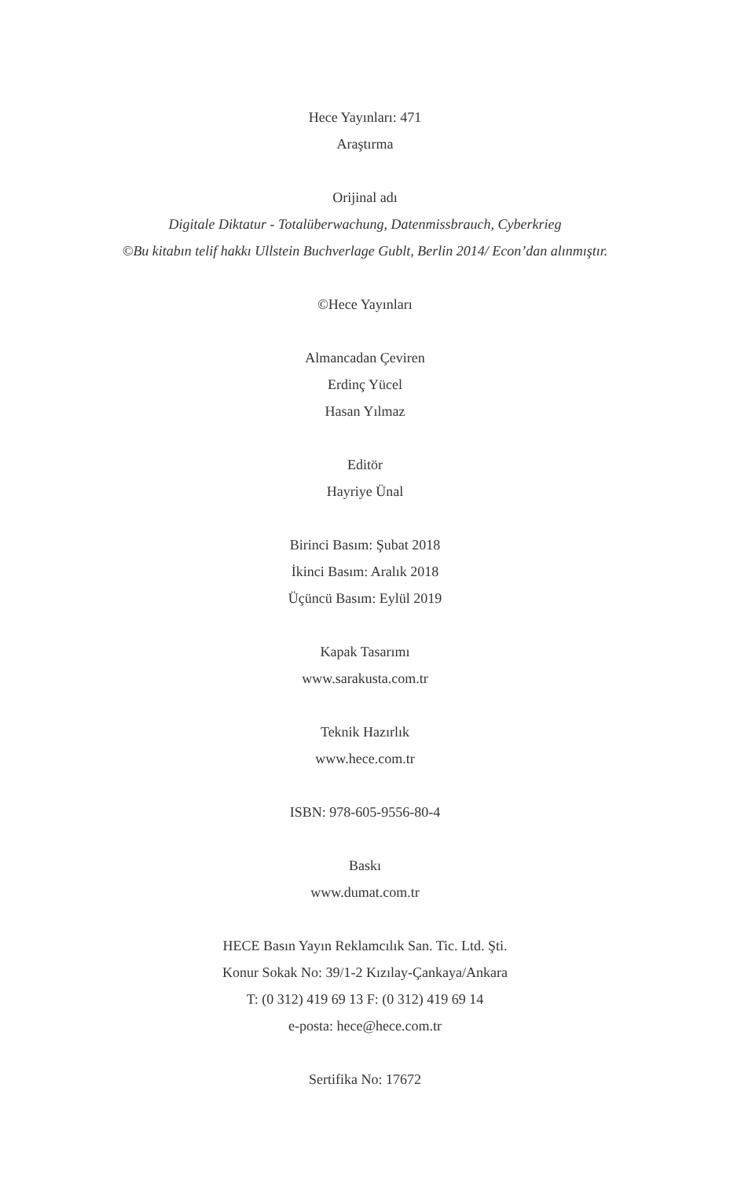Hece Yayınları: 471
Araştırma
Orijinal adı
Digitale Diktatur - Totalüberwachung, Datenmissbrauch, Cyberkrieg
©Bu kitabın telif hakkı Ullstein Buchverlage Gublt, Berlin 2014/ Econ’dan alınmıştır.
©Hece Yayınları
Almancadan Çeviren
Erdinç Yücel
Hasan Yılmaz
Editör
Hayriye Ünal
Birinci Basım: Şubat 2018
İkinci Basım: Aralık 2018
Üçüncü Basım: Eylül 2019
Kapak Tasarımı
www.sarakusta.com.tr
Teknik Hazırlık
www.hece.com.tr
ISBN: 978-605-9556-80-4
Baskı
www.dumat.com.tr
HECE Basın Yayın Reklamcılık San. Tic. Ltd. Şti.
Konur Sokak No: 39/1-2 Kızılay-Çankaya/Ankara
T: (0 312) 419 69 13 F: (0 312) 419 69 14
e-posta: hece@hece.com.tr
Sertifika No: 17672